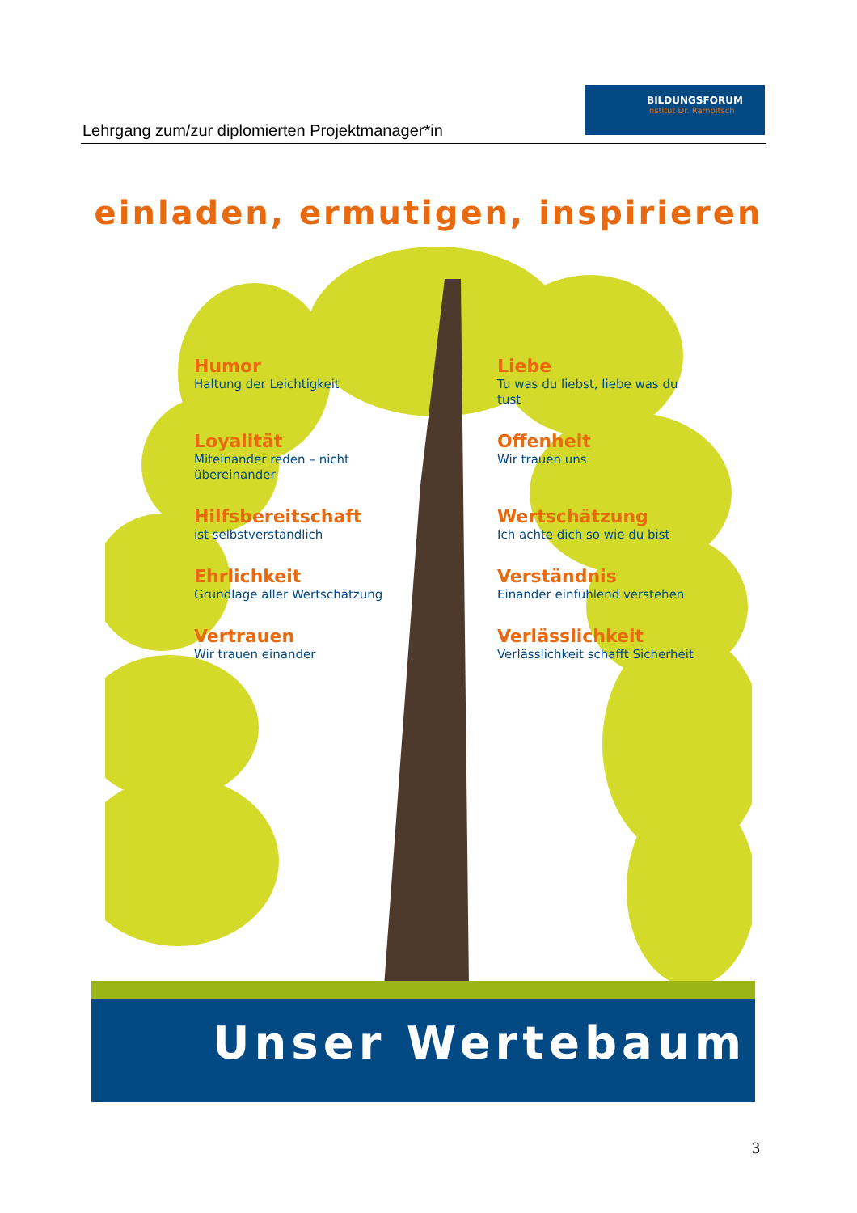Lehrgang zum/zur diplomierten Projektmanager*in
BILDUNGSFORUM
Institut Dr. Rampitsch
einladen, ermutigen, inspirieren
Humor
Haltung der Leichtigkeit
Liebe
Tu was du liebst, liebe was du tust
Loyalität
Miteinander reden – nicht übereinander
Offenheit
Wir trauen uns
Hilfsbereitschaft
ist selbstverständlich
Wertschätzung
Ich achte dich so wie du bist
Ehrlichkeit
Grundlage aller Wertschätzung
Verständnis
Einander einfühlend verstehen
Vertrauen
Wir trauen einander
Verlässlichkeit
Verlässlichkeit schafft Sicherheit
Unser Wertebaum
3